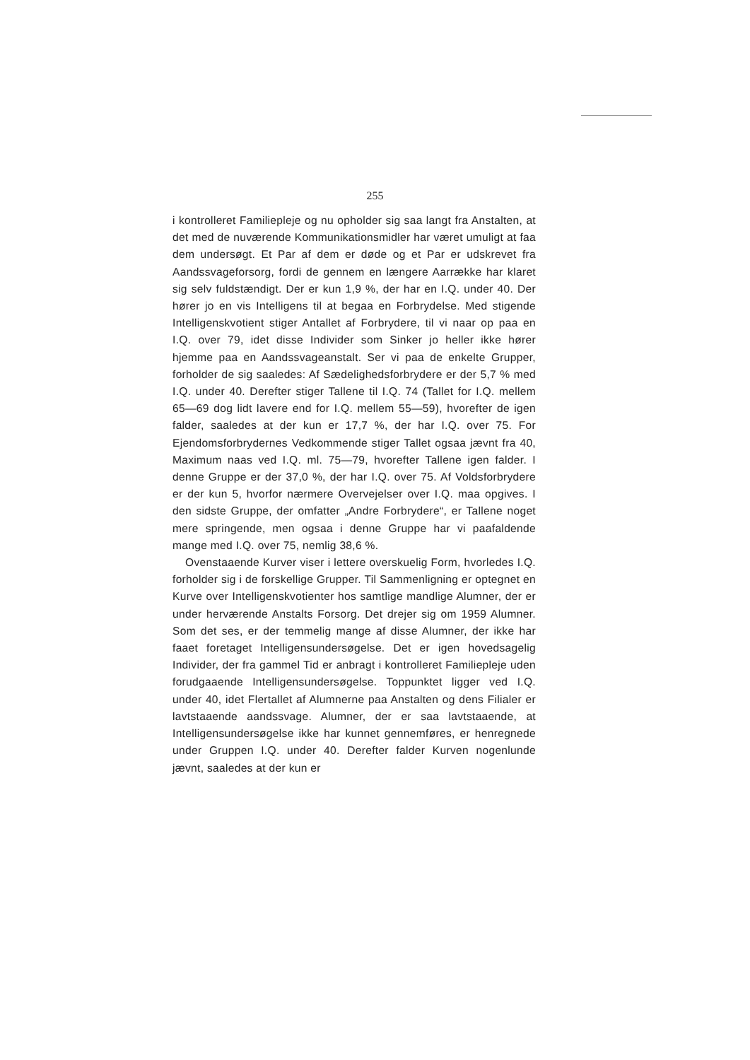255
i kontrolleret Familiepleje og nu opholder sig saa langt fra Anstalten, at det med de nuværende Kommunikationsmidler har været umuligt at faa dem undersøgt. Et Par af dem er døde og et Par er udskrevet fra Aandssvageforsorg, fordi de gennem en længere Aarrække har klaret sig selv fuldstændigt. Der er kun 1,9 %, der har en I.Q. under 40. Der hører jo en vis Intelligens til at begaa en Forbrydelse. Med stigende Intelligenskvotient stiger Antallet af Forbrydere, til vi naar op paa en I.Q. over 79, idet disse Individer som Sinker jo heller ikke hører hjemme paa en Aandssvageanstalt. Ser vi paa de enkelte Grupper, forholder de sig saaledes: Af Sædelighedsforbrydere er der 5,7 % med I.Q. under 40. Derefter stiger Tallene til I.Q. 74 (Tallet for I.Q. mellem 65—69 dog lidt lavere end for I.Q. mellem 55—59), hvorefter de igen falder, saaledes at der kun er 17,7 %, der har I.Q. over 75. For Ejendomsforbrydernes Vedkommende stiger Tallet ogsaa jævnt fra 40, Maximum naas ved I.Q. ml. 75—79, hvorefter Tallene igen falder. I denne Gruppe er der 37,0 %, der har I.Q. over 75. Af Voldsforbrydere er der kun 5, hvorfor nærmere Overvejelser over I.Q. maa opgives. I den sidste Gruppe, der omfatter „Andre Forbrydere“, er Tallene noget mere springende, men ogsaa i denne Gruppe har vi paafaldende mange med I.Q. over 75, nemlig 38,6 %.
Ovenstaaende Kurver viser i lettere overskuelig Form, hvorledes I.Q. forholder sig i de forskellige Grupper. Til Sammenligning er optegnet en Kurve over Intelligenskvotienter hos samtlige mandlige Alumner, der er under herværende Anstalts Forsorg. Det drejer sig om 1959 Alumner. Som det ses, er der temmelig mange af disse Alumner, der ikke har faaet foretaget Intelligensundersøgelse. Det er igen hovedsagelig Individer, der fra gammel Tid er anbragt i kontrolleret Familiepleje uden forudgaaende Intelligensundersøgelse. Toppunktet ligger ved I.Q. under 40, idet Flertallet af Alumnerne paa Anstalten og dens Filialer er lavtstaaende aandssvage. Alumner, der er saa lavtstaaende, at Intelligensundersøgelse ikke har kunnet gennemføres, er henregnede under Gruppen I.Q. under 40. Derefter falder Kurven nogenlunde jævnt, saaledes at der kun er